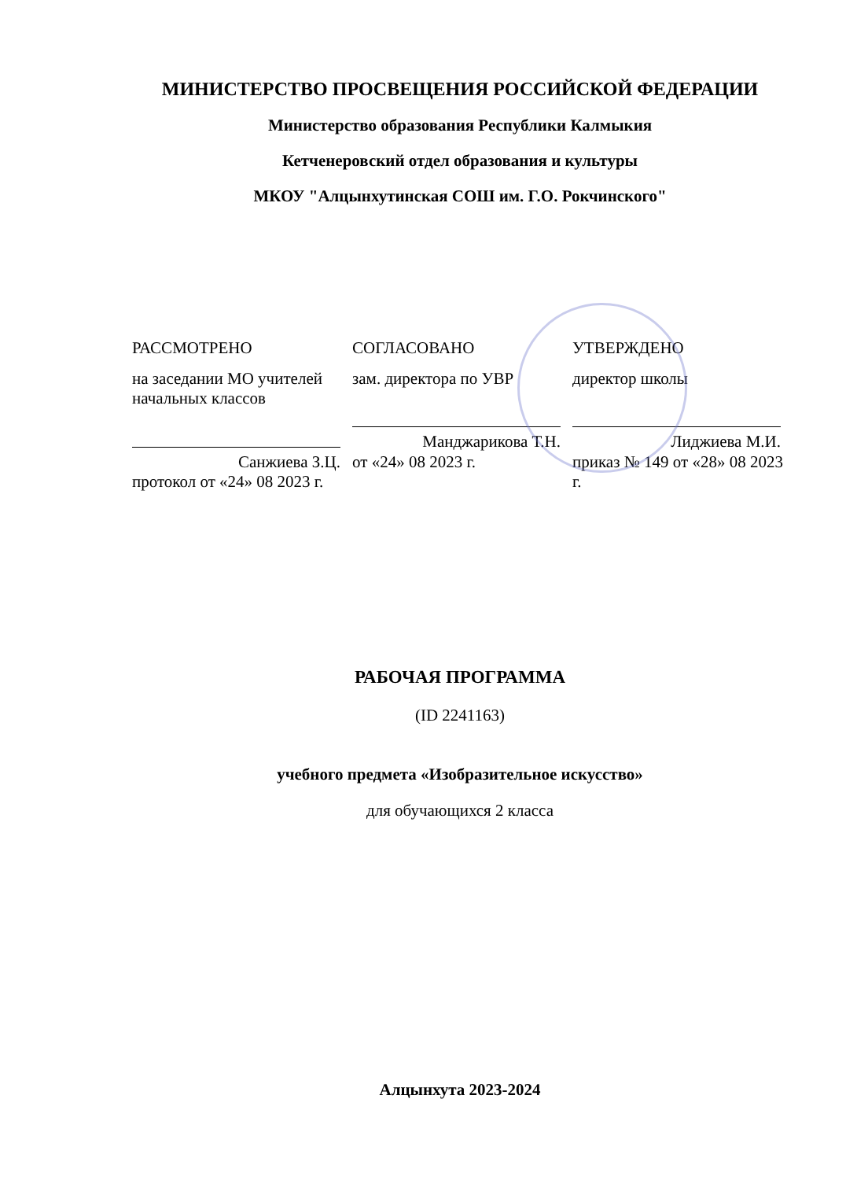МИНИСТЕРСТВО ПРОСВЕЩЕНИЯ РОССИЙСКОЙ ФЕДЕРАЦИИ
Министерство образования Республики Калмыкия
Кетченеровский отдел образования и культуры
МКОУ "Алцынхутинская СОШ им. Г.О. Рокчинского"
РАССМОТРЕНО
на заседании МО учителей начальных классов
Санжиева З.Ц.
протокол от «24» 08 2023 г.
СОГЛАСОВАНО
зам. директора по УВР
Манджарикова Т.Н.
от «24» 08 2023 г.
УТВЕРЖДЕНО
директор школы
Лиджиева М.И.
приказ № 149 от «28» 08 2023 г.
РАБОЧАЯ ПРОГРАММА
(ID 2241163)
учебного предмета «Изобразительное искусство»
для обучающихся 2 класса
Алцынхута 2023-2024